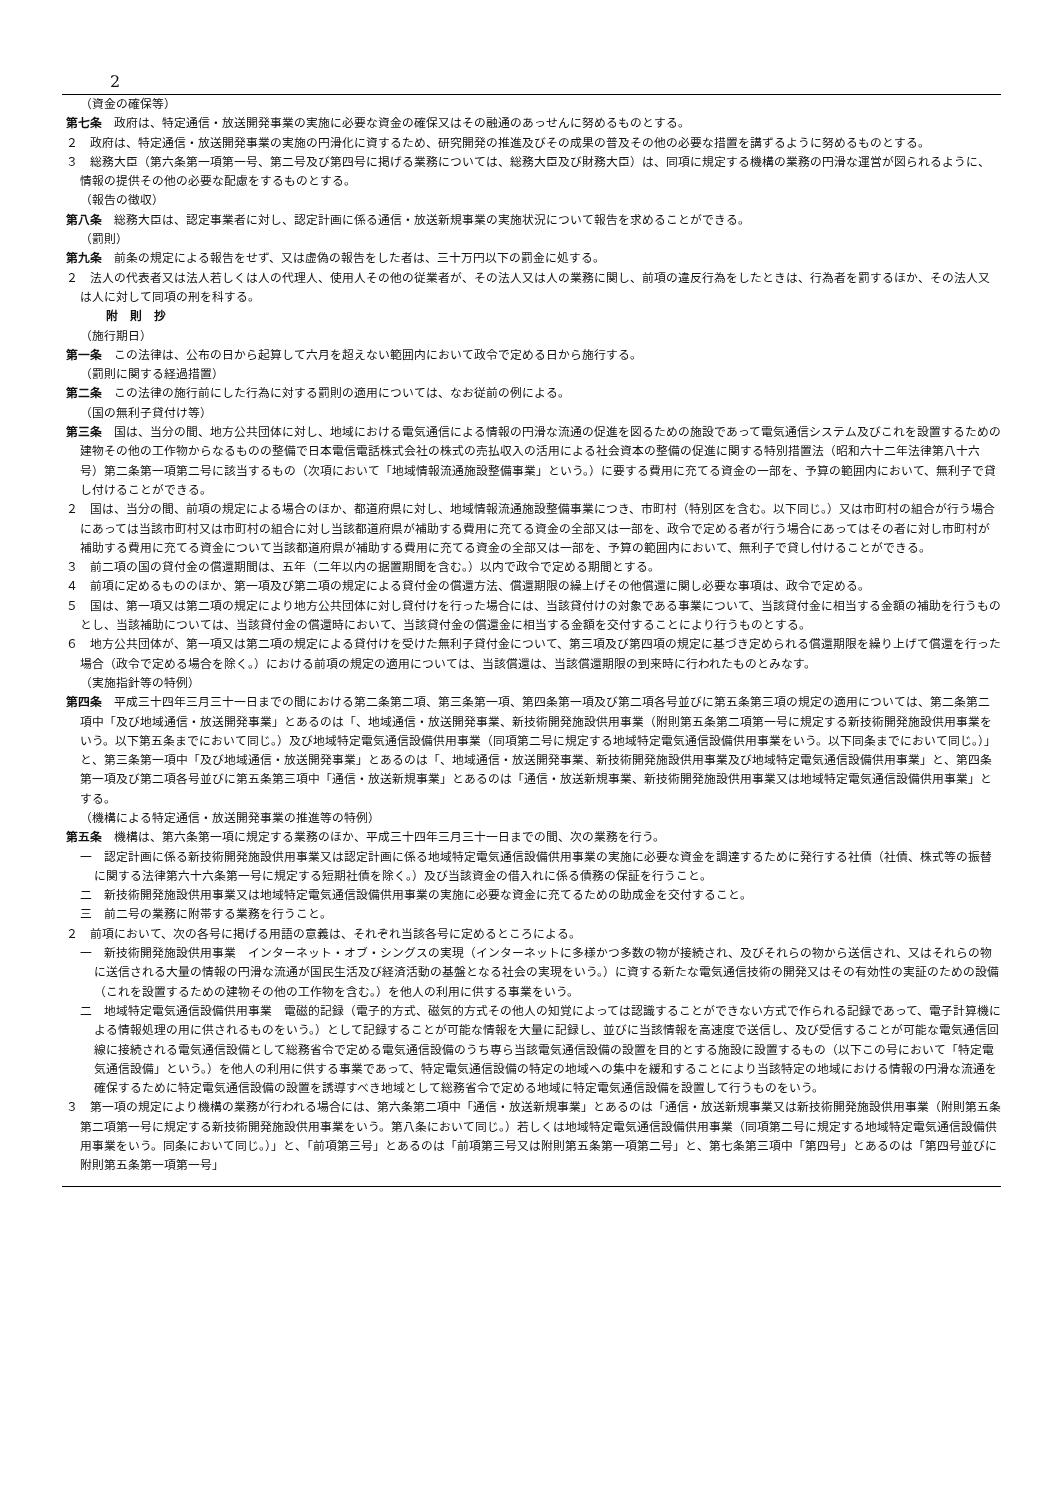2
（資金の確保等）
第七条　政府は、特定通信・放送開発事業の実施に必要な資金の確保又はその融通のあっせんに努めるものとする。
２　政府は、特定通信・放送開発事業の実施の円滑化に資するため、研究開発の推進及びその成果の普及その他の必要な措置を講ずるように努めるものとする。
３　総務大臣（第六条第一項第一号、第二号及び第四号に掲げる業務については、総務大臣及び財務大臣）は、同項に規定する機構の業務の円滑な運営が図られるように、情報の提供その他の必要な配慮をするものとする。
（報告の徴収）
第八条　総務大臣は、認定事業者に対し、認定計画に係る通信・放送新規事業の実施状況について報告を求めることができる。
（罰則）
第九条　前条の規定による報告をせず、又は虚偽の報告をした者は、三十万円以下の罰金に処する。
２　法人の代表者又は法人若しくは人の代理人、使用人その他の従業者が、その法人又は人の業務に関し、前項の違反行為をしたときは、行為者を罰するほか、その法人又は人に対して同項の刑を科する。
附　則　抄
（施行期日）
第一条　この法律は、公布の日から起算して六月を超えない範囲内において政令で定める日から施行する。
（罰則に関する経過措置）
第二条　この法律の施行前にした行為に対する罰則の適用については、なお従前の例による。
（国の無利子貸付け等）
第三条　国は、当分の間、地方公共団体に対し、地域における電気通信による情報の円滑な流通の促進を図るための施設であって電気通信システム及びこれを設置するための建物その他の工作物からなるものの整備で日本電信電話株式会社の株式の売払収入の活用による社会資本の整備の促進に関する特別措置法（昭和六十二年法律第八十六号）第二条第一項第二号に該当するもの（次項において「地域情報流通施設整備事業」という。）に要する費用に充てる資金の一部を、予算の範囲内において、無利子で貸し付けることができる。
２　国は、当分の間、前項の規定による場合のほか、都道府県に対し、地域情報流通施設整備事業につき、市町村（特別区を含む。以下同じ。）又は市町村の組合が行う場合にあっては当該市町村又は市町村の組合に対し当該都道府県が補助する費用に充てる資金の全部又は一部を、政令で定める者が行う場合にあってはその者に対し市町村が補助する費用に充てる資金について当該都道府県が補助する費用に充てる資金の全部又は一部を、予算の範囲内において、無利子で貸し付けることができる。
３　前二項の国の貸付金の償還期間は、五年（二年以内の据置期間を含む。）以内で政令で定める期間とする。
４　前項に定めるもののほか、第一項及び第二項の規定による貸付金の償還方法、償還期限の繰上げその他償還に関し必要な事項は、政令で定める。
５　国は、第一項又は第二項の規定により地方公共団体に対し貸付けを行った場合には、当該貸付けの対象である事業について、当該貸付金に相当する金額の補助を行うものとし、当該補助については、当該貸付金の償還時において、当該貸付金の償還金に相当する金額を交付することにより行うものとする。
６　地方公共団体が、第一項又は第二項の規定による貸付けを受けた無利子貸付金について、第三項及び第四項の規定に基づき定められる償還期限を繰り上げて償還を行った場合（政令で定める場合を除く。）における前項の規定の適用については、当該償還は、当該償還期限の到来時に行われたものとみなす。
（実施指針等の特例）
第四条　平成三十四年三月三十一日までの間における第二条第二項、第三条第一項、第四条第一項及び第二項各号並びに第五条第三項の規定の適用については、第二条第二項中「及び地域通信・放送開発事業」とあるのは「、地域通信・放送開発事業、新技術開発施設供用事業（附則第五条第二項第一号に規定する新技術開発施設供用事業をいう。以下第五条までにおいて同じ。）及び地域特定電気通信設備供用事業（同項第二号に規定する地域特定電気通信設備供用事業をいう。以下同条までにおいて同じ。）」と、第三条第一項中「及び地域通信・放送開発事業」とあるのは「、地域通信・放送開発事業、新技術開発施設供用事業及び地域特定電気通信設備供用事業」と、第四条第一項及び第二項各号並びに第五条第三項中「通信・放送新規事業」とあるのは「通信・放送新規事業、新技術開発施設供用事業又は地域特定電気通信設備供用事業」とする。
（機構による特定通信・放送開発事業の推進等の特例）
第五条　機構は、第六条第一項に規定する業務のほか、平成三十四年三月三十一日までの間、次の業務を行う。
一　認定計画に係る新技術開発施設供用事業又は認定計画に係る地域特定電気通信設備供用事業の実施に必要な資金を調達するために発行する社債（社債、株式等の振替に関する法律第六十六条第一号に規定する短期社債を除く。）及び当該資金の借入れに係る債務の保証を行うこと。
二　新技術開発施設供用事業又は地域特定電気通信設備供用事業の実施に必要な資金に充てるための助成金を交付すること。
三　前二号の業務に附帯する業務を行うこと。
２　前項において、次の各号に掲げる用語の意義は、それぞれ当該各号に定めるところによる。
一　新技術開発施設供用事業　インターネット・オブ・シングスの実現（インターネットに多様かつ多数の物が接続され、及びそれらの物から送信され、又はそれらの物に送信される大量の情報の円滑な流通が国民生活及び経済活動の基盤となる社会の実現をいう。）に資する新たな電気通信技術の開発又はその有効性の実証のための設備（これを設置するための建物その他の工作物を含む。）を他人の利用に供する事業をいう。
二　地域特定電気通信設備供用事業　電磁的記録（電子的方式、磁気的方式その他人の知覚によっては認識することができない方式で作られる記録であって、電子計算機による情報処理の用に供されるものをいう。）として記録することが可能な情報を大量に記録し、並びに当該情報を高速度で送信し、及び受信することが可能な電気通信回線に接続される電気通信設備として総務省令で定める電気通信設備のうち専ら当該電気通信設備の設置を目的とする施設に設置するもの（以下この号において「特定電気通信設備」という。）を他人の利用に供する事業であって、特定電気通信設備の特定の地域への集中を緩和することにより当該特定の地域における情報の円滑な流通を確保するために特定電気通信設備の設置を誘導すべき地域として総務省令で定める地域に特定電気通信設備を設置して行うものをいう。
３　第一項の規定により機構の業務が行われる場合には、第六条第二項中「通信・放送新規事業」とあるのは「通信・放送新規事業又は新技術開発施設供用事業（附則第五条第二項第一号に規定する新技術開発施設供用事業をいう。第八条において同じ。）若しくは地域特定電気通信設備供用事業（同項第二号に規定する地域特定電気通信設備供用事業をいう。同条において同じ。）」と、「前項第三号」とあるのは「前項第三号又は附則第五条第一項第二号」と、第七条第三項中「第四号」とあるのは「第四号並びに附則第五条第一項第一号」